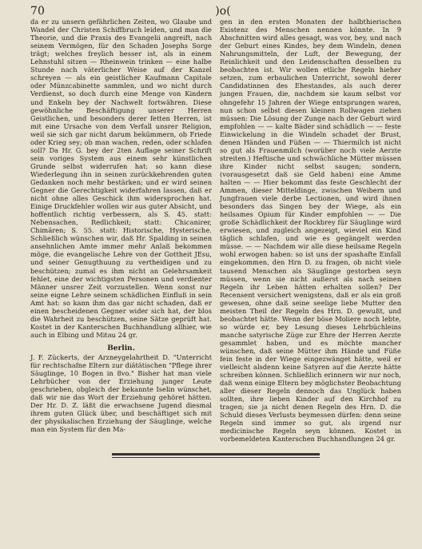70)o(
da er zu unsern gefährlichen Zeiten, wo Glaube und Wandel der Christen Schiffbruch leiden, und man die Theorie, und die Praxis des Evangelii angreift, nach seinem Vermögen, für den Schaden Josephs Sorge trägt; welches freylich besser ist, als in einem Lehnstuhl sitzen — Rheinwein trinken — eine halbe Stunde nach väterlicher Weise auf der Kanzel schreyen — als ein geistlicher Kaufmann Capitale oder Münzcabinette sammlen, und wo nicht durch Verdienst, so doch durch eine Menge von Kindern und Enkeln bey der Nachwelt fortwähren. Diese gewöhnliche Beschäftigung unserer Herren Geistlichen, und besonders derer fetten Herren, ist mit eine Ursache von dem Verfall unsrer Religion, weil sie sich gar nicht darum bekümmern, ob Friede oder Krieg sey; ob man wachen, reden, oder schlafen soll? Da Hr. G. bey der 2ten Auflage seiner Schrift sein voriges System aus einem sehr künstlichen Grunde selbst widerrufen hat: so kann diese Wiederlegung ihn in seinen zurückkehrenden guten Gedanken noch mehr bestärken; und er wird seinen Gegner die Gerechtigkeit widerfahren lassen, daß er nicht ohne alles Geschick ihm widersprochen hat. Einige Druckfehler wollen wir aus guter Absicht, und hoffentlich richtig verbessern, als S. 45. statt: Nebensachen, Redlichkeit; statt: Chicanirer, Chimären; S. 55. statt: Historische, Hysterische. Schließlich wünschen wir, daß Hr. Spalding in seinen ansehnlichen Amte immer mehr Anlaß bekommen möge, die evangelische Lehre von der Gottheit JEsu, und seiner Genugthuung zu vertheidigen und zu beschützen; zumal es ihm nicht an Gelehrsamkeit fehlet, eine der wichtigsten Personen und verdienter Männer unsrer Zeit vorzustellen. Wenn sonst nur seine eigne Lehre seinem schädlichen Einfluß in sein Amt hat: so kann ihm das gar nicht schaden, daß er einen bescheidenen Gegner wider sich hat, der blos die Wahrheit zu beschützen, seine Sätze geprüft hat. Kostet in der Kanterschen Buchhandlung allhier, wie auch in Elbing und Mitau 24 gr.
Berlin.
J. F. Zückerts, der Arzneygelahrtheit D. "Unterricht für rechtschafne Eltern zur diätätischen "Pflege ihrer Säuglinge, 10 Bogen in 8vo." Bisher hat man viele Lehrbücher von der Erziehung junger Leute geschrieben, obgleich der bekannte Iselin wünschet, daß wir nie das Wort der Erziehung gehöret hätten. Der Hr. D. Z. läßt die erwachsene Jugend diesmal ihrem guten Glück über, und beschäftiget sich mit der physikalischen Erziehung der Säuglinge, welche man ein System für den Ma-
gen in den ersten Monaten der halbthierischen Existenz des Menschen nennen könnte. In 9 Abschnitten wird alles gesagt, was vor, bey, und nach der Geburt eines Kindes, bey dem Windeln, denen Nahrungsmitteln, der Luft, der Bewegung, der Reinlichkeit und den Leidenschaften desselben zu beobachten ist. Wir wollen etliche Regeln hieher setzen, zum erbaulichen Unterricht, sowohl derer Candidatinnen des Ehestandes, als auch derer jungen Frauen, die, nachdem sie kaum selbst vor ohngefehr 15 Jahren der Wiege entsprungen waren, nun schon selbst diesen kleinen Rollwagen ziehen müssen: Die Lösung der Zunge nach der Geburt wird empfohlen — — kalte Bäder sind schädlich — — feste Einwickelung in die Windeln schadet der Brust, denen Händen und Füßen — — Thiermilch ist nicht so gut als Frauenmilch (worüber noch viele Aerzte streiten.) Heftische und schwächliche Mütter müssen ihre Kinder nicht selbst saugen; sondern, (vorausgesetzt daß sie Geld haben) eine Amme halten — — Hier bekommt das feste Geschlecht der Ammen, dieser Mitteldinge, zwischen Weibern und Jungfrauen viele derbe Lectionen, und wird ihnen besonders das Singen bey der Wiege, als ein heilsames Opium für Kinder empfohlen — — Die große Schädlichkeit der Rockbrey für Säuglinge wird erwiesen, und zugleich angezeigt, wieviel ein Kind täglich schlafen, und wie es gegängelt werden müsse. — — Nachdem wir alle diese heilsame Regeln wohl erwogen haben: so ist uns der spashafte Einfall eingekommen, den Hrn D. zu fragen, ob nicht viele tausend Menschen als Säuglinge gestorben seyn müssen, wenn sie nicht außerst als nach seinen Regeln ihr Leben hätten erhalten sollen? Der Recensent versichert wenigstens, daß er als ein groß gewesen, ohne daß seine seelige liebe Mutter den meisten Theil der Regeln des Hrn. D. gewußt, und beobachtet hätte. Wenn der böse Moliere noch lebte, so würde er, bey Lesung dieses Lehrbüchleins manche satyrische Züge zur Ehre der Herren Aerzte gesammlet haben, und es möchte mancher wünschen, daß seine Mütter ihm Hände und Füße fein feste in der Wiege eingezwänget hätte, weil er vielleicht alsdenn keine Satyren auf die Aerzte hätte schreiben können. Schließlich erinnern wir nur noch, daß wenn einige Eltern bey möglichster Beobachtung aller dieser Regeln dennoch das Unglück haben sollten, ihre lieben Kinder auf den Kirchhof zu tragen; sie ja nicht denen Regeln des Hrn. D. die Schuld dieses Verlusts beymessen dürfen: denn seine Regeln sind immer so gut, als irgend nur medicinische Regeln seyn können. Kostet in vorbemeldeten Kanterschen Buchhandlungen 24 gr.